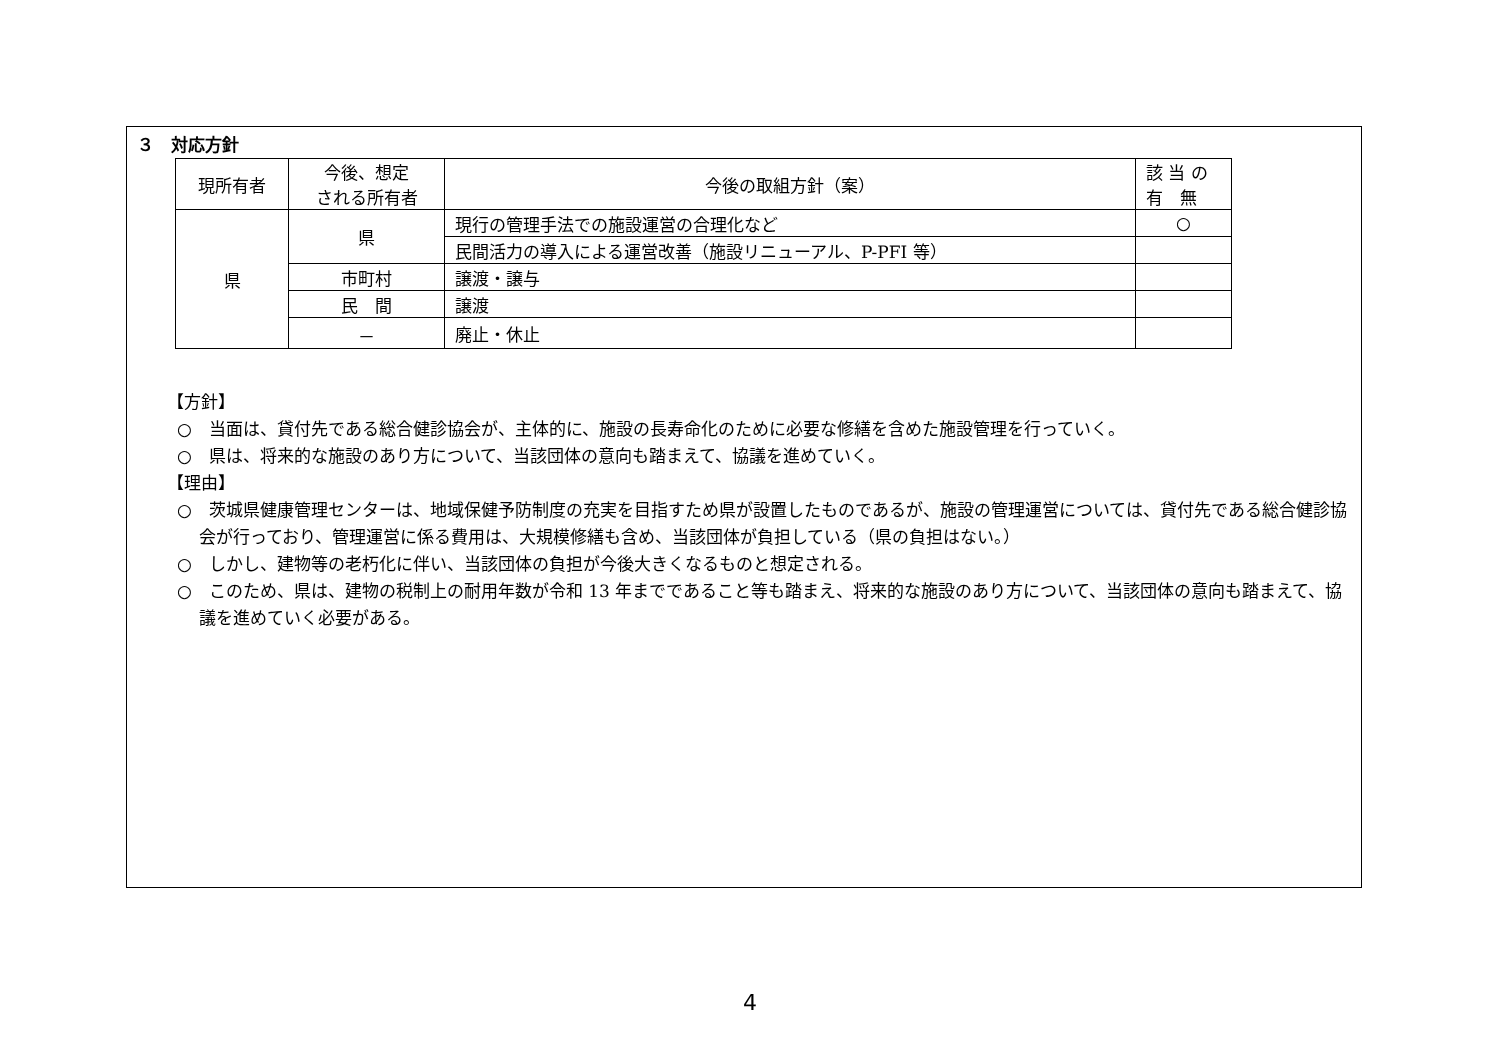３　対応方針
| 現所有者 | 今後、想定 される所有者 | 今後の取組方針（案） | 該 当 の 有 無 |
| --- | --- | --- | --- |
| 県 | 県 | 現行の管理手法での施設運営の合理化など | ○ |
| | | 民間活力の導入による運営改善（施設リニューアル、P-PFI 等） | |
| | 市町村 | 譲渡・譲与 | |
| | 民 間 | 譲渡 | |
| | － | 廃止・休止 | |
【方針】
○　当面は、貸付先である総合健診協会が、主体的に、施設の長寿命化のために必要な修繕を含めた施設管理を行っていく。
○　県は、将来的な施設のあり方について、当該団体の意向も踏まえて、協議を進めていく。
【理由】
○　茨城県健康管理センターは、地域保健予防制度の充実を目指すため県が設置したものであるが、施設の管理運営については、貸付先である総合健診協会が行っており、管理運営に係る費用は、大規模修繕も含め、当該団体が負担している（県の負担はない。）
○　しかし、建物等の老朽化に伴い、当該団体の負担が今後大きくなるものと想定される。
○　このため、県は、建物の税制上の耐用年数が令和 13 年までであること等も踏まえ、将来的な施設のあり方について、当該団体の意向も踏まえて、協議を進めていく必要がある。
4